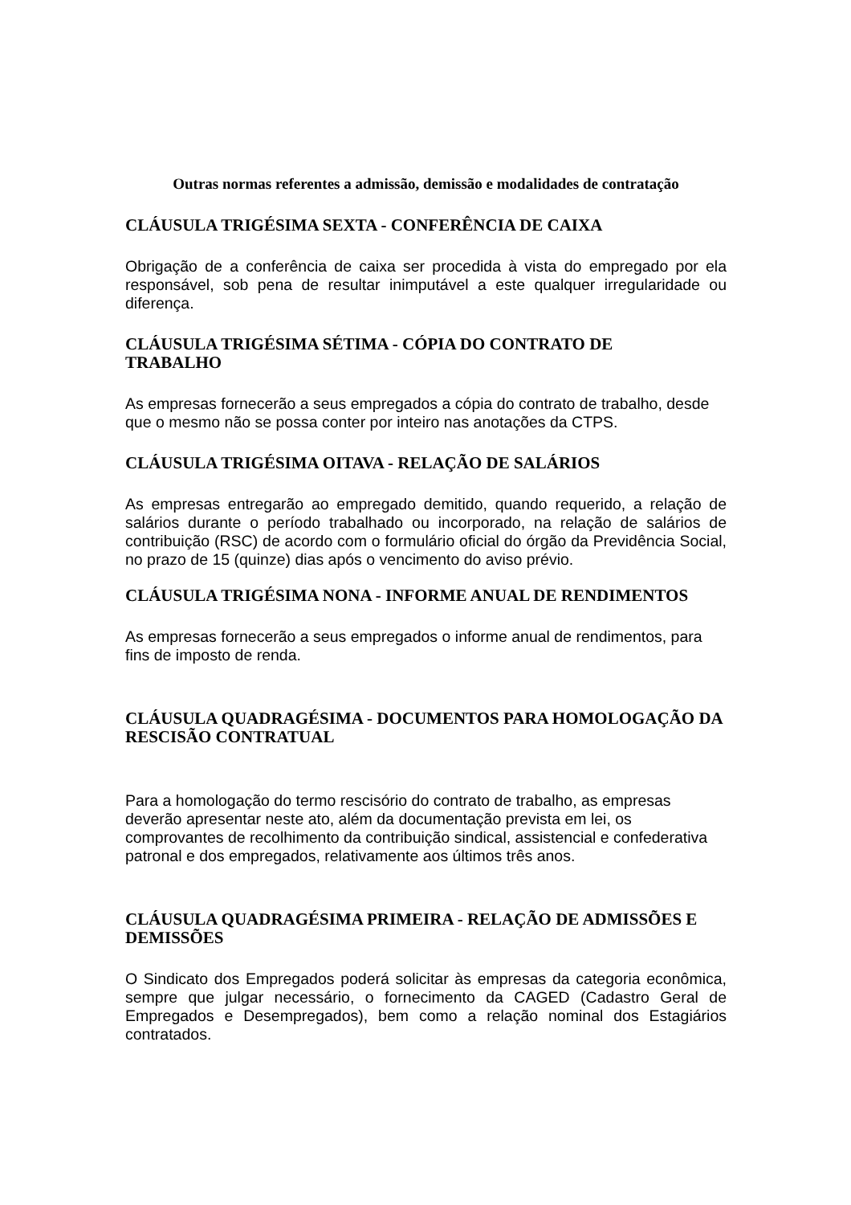Outras normas referentes a admissão, demissão e modalidades de contratação
CLÁUSULA TRIGÉSIMA SEXTA - CONFERÊNCIA DE CAIXA
Obrigação de a conferência de caixa ser procedida à vista do empregado por ela responsável, sob pena de resultar inimputável a este qualquer irregularidade ou diferença.
CLÁUSULA TRIGÉSIMA SÉTIMA - CÓPIA DO CONTRATO DE
TRABALHO
As empresas fornecerão a seus empregados a cópia do contrato de trabalho, desde que o mesmo não se possa conter por inteiro nas anotações da CTPS.
CLÁUSULA TRIGÉSIMA OITAVA - RELAÇÃO DE SALÁRIOS
As empresas entregarão ao empregado demitido, quando requerido, a relação de salários durante o período trabalhado ou incorporado, na relação de salários de contribuição (RSC) de acordo com o formulário oficial do órgão da Previdência Social, no prazo de 15 (quinze) dias após o vencimento do aviso prévio.
CLÁUSULA TRIGÉSIMA NONA - INFORME ANUAL DE RENDIMENTOS
As empresas fornecerão a seus empregados o informe anual de rendimentos, para fins de imposto de renda.
CLÁUSULA QUADRAGÉSIMA - DOCUMENTOS PARA HOMOLOGAÇÃO DA RESCISÃO CONTRATUAL
Para a homologação do termo rescisório do contrato de trabalho, as empresas deverão apresentar neste ato, além da documentação prevista em lei, os comprovantes de recolhimento da contribuição sindical, assistencial e confederativa patronal e dos empregados, relativamente aos últimos três anos.
CLÁUSULA QUADRAGÉSIMA PRIMEIRA - RELAÇÃO DE ADMISSÕES E DEMISSÕES
O Sindicato dos Empregados poderá solicitar às empresas da categoria econômica, sempre que julgar necessário, o fornecimento da CAGED (Cadastro Geral de Empregados e Desempregados), bem como a relação nominal dos Estagiários contratados.